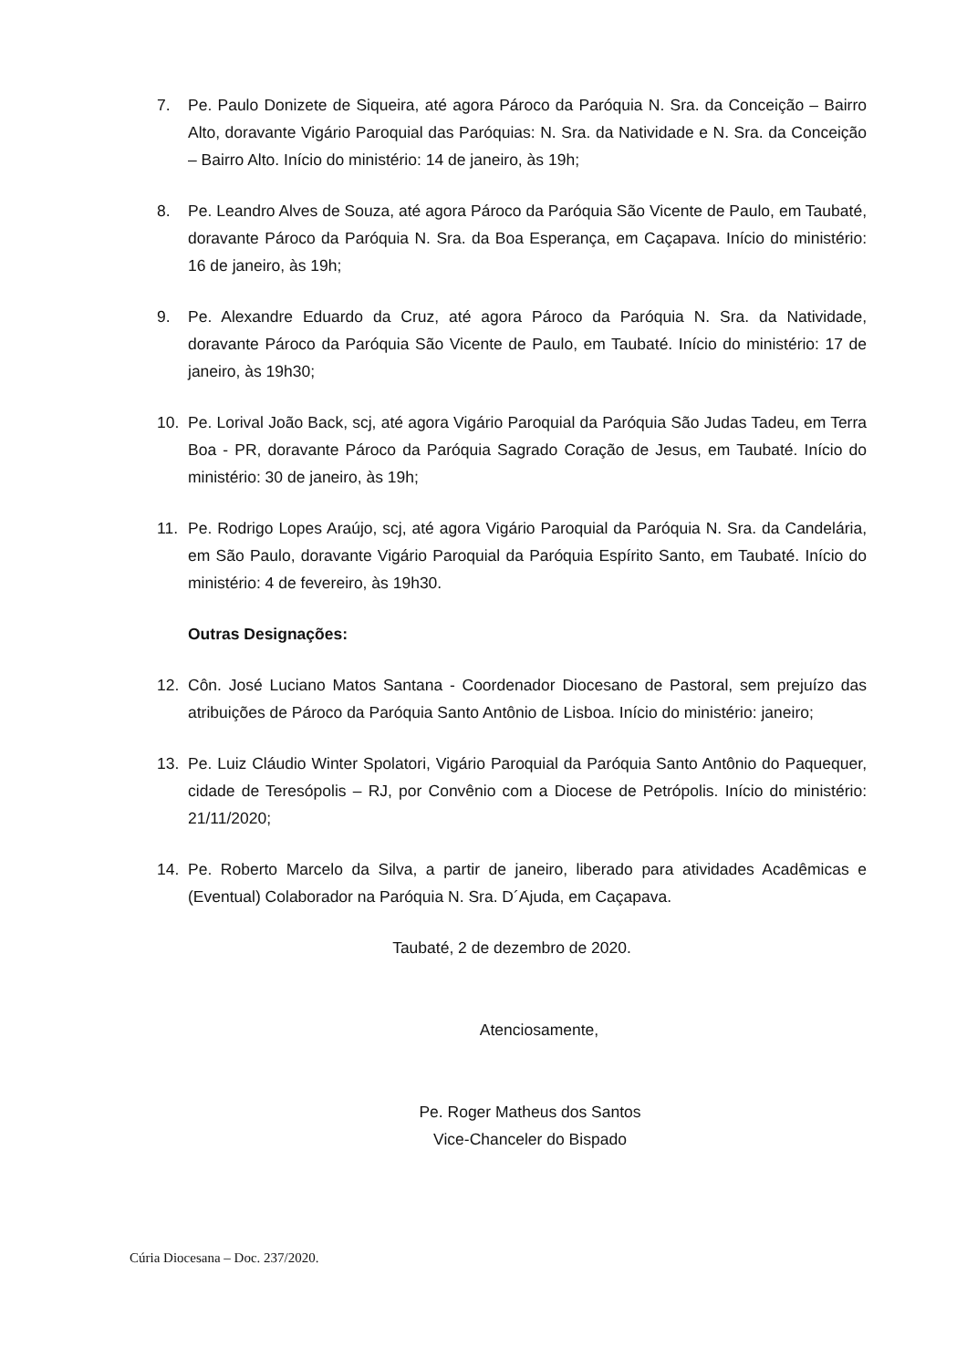7. Pe. Paulo Donizete de Siqueira, até agora Pároco da Paróquia N. Sra. da Conceição – Bairro Alto, doravante Vigário Paroquial das Paróquias: N. Sra. da Natividade e N. Sra. da Conceição – Bairro Alto. Início do ministério: 14 de janeiro, às 19h;
8. Pe. Leandro Alves de Souza, até agora Pároco da Paróquia São Vicente de Paulo, em Taubaté, doravante Pároco da Paróquia N. Sra. da Boa Esperança, em Caçapava. Início do ministério: 16 de janeiro, às 19h;
9. Pe. Alexandre Eduardo da Cruz, até agora Pároco da Paróquia N. Sra. da Natividade, doravante Pároco da Paróquia São Vicente de Paulo, em Taubaté. Início do ministério: 17 de janeiro, às 19h30;
10. Pe. Lorival João Back, scj, até agora Vigário Paroquial da Paróquia São Judas Tadeu, em Terra Boa - PR, doravante Pároco da Paróquia Sagrado Coração de Jesus, em Taubaté. Início do ministério: 30 de janeiro, às 19h;
11. Pe. Rodrigo Lopes Araújo, scj, até agora Vigário Paroquial da Paróquia N. Sra. da Candelária, em São Paulo, doravante Vigário Paroquial da Paróquia Espírito Santo, em Taubaté. Início do ministério: 4 de fevereiro, às 19h30.
Outras Designações:
12. Côn. José Luciano Matos Santana - Coordenador Diocesano de Pastoral, sem prejuízo das atribuições de Pároco da Paróquia Santo Antônio de Lisboa. Início do ministério: janeiro;
13. Pe. Luiz Cláudio Winter Spolatori, Vigário Paroquial da Paróquia Santo Antônio do Paquequer, cidade de Teresópolis – RJ, por Convênio com a Diocese de Petrópolis. Início do ministério: 21/11/2020;
14. Pe. Roberto Marcelo da Silva, a partir de janeiro, liberado para atividades Acadêmicas e (Eventual) Colaborador na Paróquia N. Sra. D´Ajuda, em Caçapava.
Taubaté, 2 de dezembro de 2020.
Atenciosamente,
Pe. Roger Matheus dos Santos
Vice-Chanceler do Bispado
Cúria Diocesana – Doc. 237/2020.